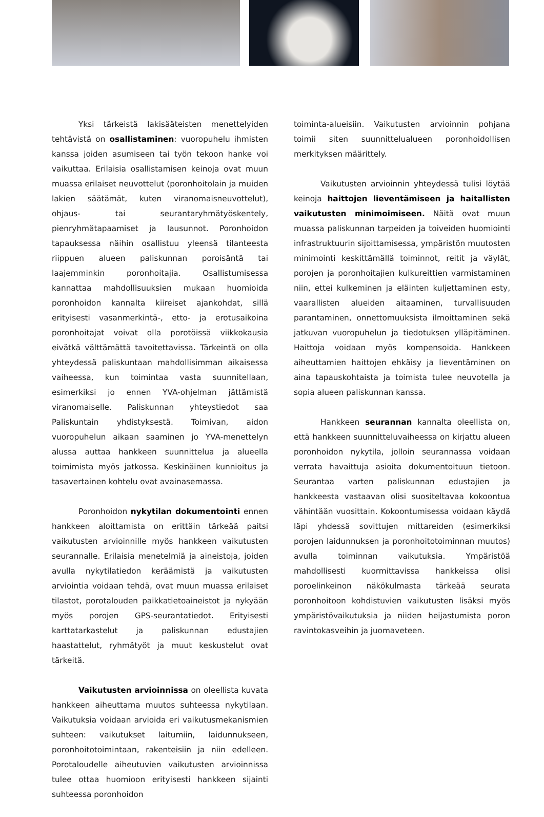Yksi tärkeistä lakisääteisten menettelyiden tehtävistä on osallistaminen: vuoropuhelu ihmisten kanssa joiden asumiseen tai työn tekoon hanke voi vaikuttaa. Erilaisia osallistamisen keinoja ovat muun muassa erilaiset neuvottelut (poronhoitolain ja muiden lakien säätämät, kuten viranomaisneuvottelut), ohjaus- tai seurantaryhmätyöskentely, pienryhmätapaamiset ja lausunnot. Poronhoidon tapauksessa näihin osallistuu yleensä tilanteesta riippuen alueen paliskunnan poroisäntä tai laajemminkin poronhoitajia. Osallistumisessa kannattaa mahdollisuuksien mukaan huomioida poronhoidon kannalta kiireiset ajankohdat, sillä erityisesti vasanmerkintä-, etto- ja erotusaikoina poronhoitajat voivat olla porotöissä viikkokausia eivätkä välttämättä tavoitettavissa. Tärkeintä on olla yhteydessä paliskuntaan mahdollisimman aikaisessa vaiheessa, kun toimintaa vasta suunnitellaan, esimerkiksi jo ennen YVA-ohjelman jättämistä viranomaiselle. Paliskunnan yhteystiedot saa Paliskuntain yhdistyksestä. Toimivan, aidon vuoropuhelun aikaan saaminen jo YVA-menettelyn alussa auttaa hankkeen suunnittelua ja alueella toimimista myös jatkossa. Keskinäinen kunnioitus ja tasavertainen kohtelu ovat avainasemassa.
Poronhoidon nykytilan dokumentointi ennen hankkeen aloittamista on erittäin tärkeää paitsi vaikutusten arvioinnille myös hankkeen vaikutusten seurannalle. Erilaisia menetelmiä ja aineistoja, joiden avulla nykytilatiedon keräämistä ja vaikutusten arviointia voidaan tehdä, ovat muun muassa erilaiset tilastot, porotalouden paikkatietoaineistot ja nykyään myös porojen GPS-seurantatiedot. Erityisesti karttatarkastelut ja paliskunnan edustajien haastattelut, ryhmätyöt ja muut keskustelut ovat tärkeitä.
Vaikutusten arvioinnissa on oleellista kuvata hankkeen aiheuttama muutos suhteessa nykytilaan. Vaikutuksia voidaan arvioida eri vaikutusmekanismien suhteen: vaikutukset laitumiin, laidunnukseen, poronhoitotoimintaan, rakenteisiin ja niin edelleen. Porotaloudelle aiheutuvien vaikutusten arvioinnissa tulee ottaa huomioon erityisesti hankkeen sijainti suhteessa poronhoidon
toiminta-alueisiin. Vaikutusten arvioinnin pohjana toimii siten suunnittelualueen poronhoidollisen merkityksen määrittely.
Vaikutusten arvioinnin yhteydessä tulisi löytää keinoja haittojen lieventämiseen ja haitallisten vaikutusten minimoimiseen. Näitä ovat muun muassa paliskunnan tarpeiden ja toiveiden huomiointi infrastruktuurin sijoittamisessa, ympäristön muutosten minimointi keskittämällä toiminnot, reitit ja väylät, porojen ja poronhoitajien kulkureittien varmistaminen niin, ettei kulkeminen ja eläinten kuljettaminen esty, vaarallisten alueiden aitaaminen, turvallisuuden parantaminen, onnettomuuksista ilmoittaminen sekä jatkuvan vuoropuhelun ja tiedotuksen ylläpitäminen. Haittoja voidaan myös kompensoida. Hankkeen aiheuttamien haittojen ehkäisy ja lieventäminen on aina tapauskohtaista ja toimista tulee neuvotella ja sopia alueen paliskunnan kanssa.
Hankkeen seurannan kannalta oleellista on, että hankkeen suunnitteluvaiheessa on kirjattu alueen poronhoidon nykytila, jolloin seurannassa voidaan verrata havaittuja asioita dokumentoituun tietoon. Seurantaa varten paliskunnan edustajien ja hankkeesta vastaavan olisi suositeltavaa kokoontua vähintään vuosittain. Kokoontumisessa voidaan käydä läpi yhdessä sovittujen mittareiden (esimerkiksi porojen laidunnuksen ja poronhoitotoiminnan muutos) avulla toiminnan vaikutuksia. Ympäristöä mahdollisesti kuormittavissa hankkeissa olisi poroelinkeinon näkökulmasta tärkeää seurata poronhoitoon kohdistuvien vaikutusten lisäksi myös ympäristövaikutuksia ja niiden heijastumista poron ravintokasveihin ja juomaveteen.